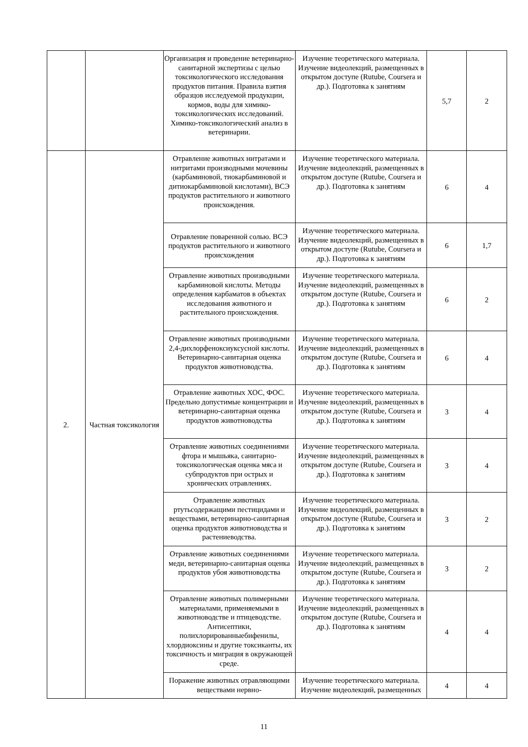| | | Организация и проведение ветеринарно-санитарной экспертизы с целью токсикологического исследования продуктов питания. Правила взятия образцов исследуемой продукции, кормов, воды для химико-токсикологических исследований. Химико-токсикологический анализ в ветеринарии. | Изучение теоретического материала. Изучение видеолекций, размещенных в открытом доступе (Rutube, Coursera и др.). Подготовка к занятиям | 5,7 | 2 |
| 2. | Частная токсикология | Отравление животных нитратами и нитритами производными мочевины (карбаминовой, тиокарбаминовой и дитиокарбаминовой кислотами), ВСЭ продуктов растительного и животного происхождения. | Изучение теоретического материала. Изучение видеолекций, размещенных в открытом доступе (Rutube, Coursera и др.). Подготовка к занятиям | 6 | 4 |
| | | Отравление поваренной солью. ВСЭ продуктов растительного и животного происхождения | Изучение теоретического материала. Изучение видеолекций, размещенных в открытом доступе (Rutube, Coursera и др.). Подготовка к занятиям | 6 | 1,7 |
| | | Отравление животных производными карбаминовой кислоты. Методы определения карбаматов в объектах исследования животного и растительного происхождения. | Изучение теоретического материала. Изучение видеолекций, размещенных в открытом доступе (Rutube, Coursera и др.). Подготовка к занятиям | 6 | 2 |
| | | Отравление животных производными 2,4-дихлорфеноксиуксусной кислоты. Ветеринарно-санитарная оценка продуктов животноводства. | Изучение теоретического материала. Изучение видеолекций, размещенных в открытом доступе (Rutube, Coursera и др.). Подготовка к занятиям | 6 | 4 |
| | | Отравление животных ХОС, ФОС. Предельно допустимые концентрации и ветеринарно-санитарная оценка продуктов животноводства | Изучение теоретического материала. Изучение видеолекций, размещенных в открытом доступе (Rutube, Coursera и др.). Подготовка к занятиям | 3 | 4 |
| | | Отравление животных соединениями фтора и мышьяка, санитарно-токсикологическая оценка мяса и субпродуктов при острых и хронических отравлениях. | Изучение теоретического материала. Изучение видеолекций, размещенных в открытом доступе (Rutube, Coursera и др.). Подготовка к занятиям | 3 | 4 |
| | | Отравление животных ртутьсодержащими пестицидами и веществами, ветеринарно-санитарная оценка продуктов животноводства и растениеводства. | Изучение теоретического материала. Изучение видеолекций, размещенных в открытом доступе (Rutube, Coursera и др.). Подготовка к занятиям | 3 | 2 |
| | | Отравление животных соединениями меди, ветеринарно-санитарная оценка продуктов убоя животноводства | Изучение теоретического материала. Изучение видеолекций, размещенных в открытом доступе (Rutube, Coursera и др.). Подготовка к занятиям | 3 | 2 |
| | | Отравление животных полимерными материалами, применяемыми в животноводстве и птицеводстве. Антисептики, полихлорированныебифенилы, хлордиоксины и другие токсиканты, их токсичность и миграция в окружающей среде. | Изучение теоретического материала. Изучение видеолекций, размещенных в открытом доступе (Rutube, Coursera и др.). Подготовка к занятиям | 4 | 4 |
| | | Поражение животных отравляющими веществами нервно- | Изучение теоретического материала. Изучение видеолекций, размещенных | 4 | 4 |
11